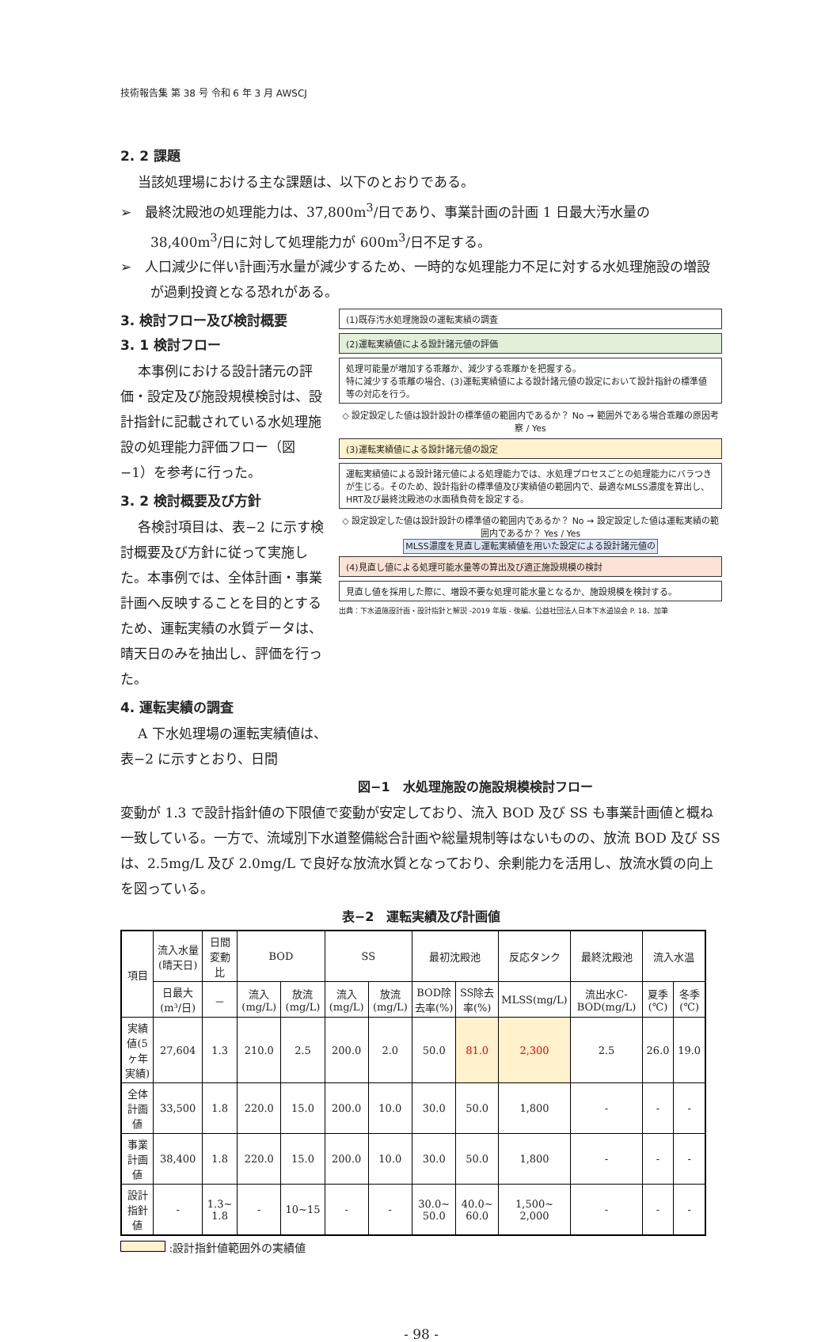技術報告集 第 38 号 令和 6 年 3 月 AWSCJ
2. 2 課題
当該処理場における主な課題は、以下のとおりである。
➢　最終沈殿池の処理能力は、37,800m<sup>3</sup>/日であり、事業計画の計画 1 日最大汚水量の 38,400m<sup>3</sup>/日に対して処理能力が 600m<sup>3</sup>/日不足する。
➢　人口減少に伴い計画汚水量が減少するため、一時的な処理能力不足に対する水処理施設の増設が過剰投資となる恐れがある。
3. 検討フロー及び検討概要
3. 1 検討フロー
本事例における設計諸元の評価・設定及び施設規模検討は、設計指針に記載されている水処理施設の処理能力評価フロー（図−1）を参考に行った。
3. 2 検討概要及び方針
各検討項目は、表−2 に示す検討概要及び方針に従って実施した。本事例では、全体計画・事業計画へ反映することを目的とするため、運転実績の水質データは、晴天日のみを抽出し、評価を行った。
4. 運転実績の調査
A 下水処理場の運転実績値は、表−2 に示すとおり、日間
(1)既存汚水処理施設の運転実績の調査
(2)運転実績値による設計諸元値の評価
処理可能量が増加する乖離か、減少する乖離かを把握する。
特に減少する乖離の場合、(3)運転実績値による設計諸元値の設定において設計指針の標準値等の対応を行う。
◇ 設定設定した値は設計設計の標準値の範囲内であるか？ No → 範囲外である場合乖離の原因考察 / Yes
(3)運転実績値による設計諸元値の設定
運転実績値による設計諸元値による処理能力では、水処理プロセスごとの処理能力にバラつきが生じる。そのため、設計指針の標準値及び実績値の範囲内で、最適なMLSS濃度を算出し、HRT及び最終沈殿池の水面積負荷を設定する。
◇ 設定設定した値は設計設計の標準値の範囲内であるか？ No → 設定設定した値は運転実績の範囲内であるか？ Yes / Yes
MLSS濃度を見直し運転実績値を用いた設定による設計諸元値の
(4)見直し値による処理可能水量等の算出及び適正施設規模の検討
見直し値を採用した際に、増設不要な処理可能水量となるか、施設規模を検討する。
出典：下水道施設計画・設計指針と解説 -2019 年版 - 後編、公益社団法人日本下水道協会 P. 18、加筆
図−1　水処理施設の施設規模検討フロー
変動が 1.3 で設計指針値の下限値で変動が安定しており、流入 BOD 及び SS も事業計画値と概ね一致している。一方で、流域別下水道整備総合計画や総量規制等はないものの、放流 BOD 及び SS は、2.5mg/L 及び 2.0mg/L で良好な放流水質となっており、余剰能力を活用し、放流水質の向上を図っている。
表−2　運転実績及び計画値
| 項目 | 流入水量(晴天日) | 日間変動比 | BOD | | SS | | 最初沈殿池 | | 反応タンク | 最終沈殿池 | 流入水温 | |
| --- | --- | --- | --- | --- | --- | --- | --- | --- | --- | --- | --- | --- |
| | 日最大(m³/日) | － | 流入(mg/L) | 放流(mg/L) | 流入(mg/L) | 放流(mg/L) | BOD除去率(%) | SS除去率(%) | MLSS(mg/L) | 流出水C-BOD(mg/L) | 夏季(℃) | 冬季(℃) |
| 実績値(5ヶ年実績) | 27,604 | 1.3 | 210.0 | 2.5 | 200.0 | 2.0 | 50.0 | 81.0 | 2,300 | 2.5 | 26.0 | 19.0 |
| 全体計画値 | 33,500 | 1.8 | 220.0 | 15.0 | 200.0 | 10.0 | 30.0 | 50.0 | 1,800 | - | - | - |
| 事業計画値 | 38,400 | 1.8 | 220.0 | 15.0 | 200.0 | 10.0 | 30.0 | 50.0 | 1,800 | - | - | - |
| 設計指針値 | - | 1.3~ 1.8 | - | 10~15 | - | - | 30.0~ 50.0 | 40.0~ 60.0 | 1,500~ 2,000 | - | - | - |
:設計指針値範囲外の実績値
- 98 -